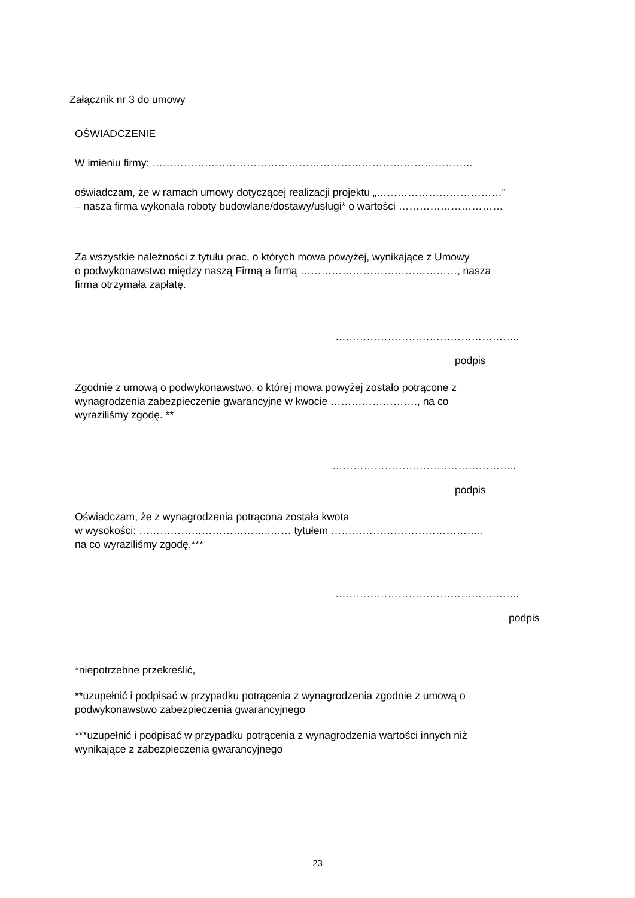Załącznik nr 3 do umowy
OŚWIADCZENIE
W imieniu firmy: ………………………………………………………………………………..
oświadczam, że w ramach umowy dotyczącej realizacji projektu „………………………………”
– nasza firma wykonała roboty budowlane/dostawy/usługi* o wartości …………………………
Za wszystkie należności z tytułu prac, o których mowa powyżej, wynikające z Umowy
o podwykonawstwo między naszą Firmą a firmą ………………………………………, nasza
firma otrzymała zapłatę.
……………………………………………..
podpis
Zgodnie z umową o podwykonawstwo, o której mowa powyżej zostało potrącone z
wynagrodzenia zabezpieczenie gwarancyjne w kwocie ……………………., na co
wyraziliśmy zgodę. **
……………………………………………..
podpis
Oświadczam, że z wynagrodzenia potrącona została kwota
w wysokości: ………………………………..…… tytułem ……………………………………..
na co wyraziliśmy zgodę.***
……………………………………………..
podpis
*niepotrzebne przekreślić,
**uzupełnić i podpisać w przypadku potrącenia z wynagrodzenia zgodnie z umową o
podwykonawstwo zabezpieczenia gwarancyjnego
***uzupełnić i podpisać w przypadku potrącenia z wynagrodzenia wartości innych niż
wynikające z zabezpieczenia gwarancyjnego
23